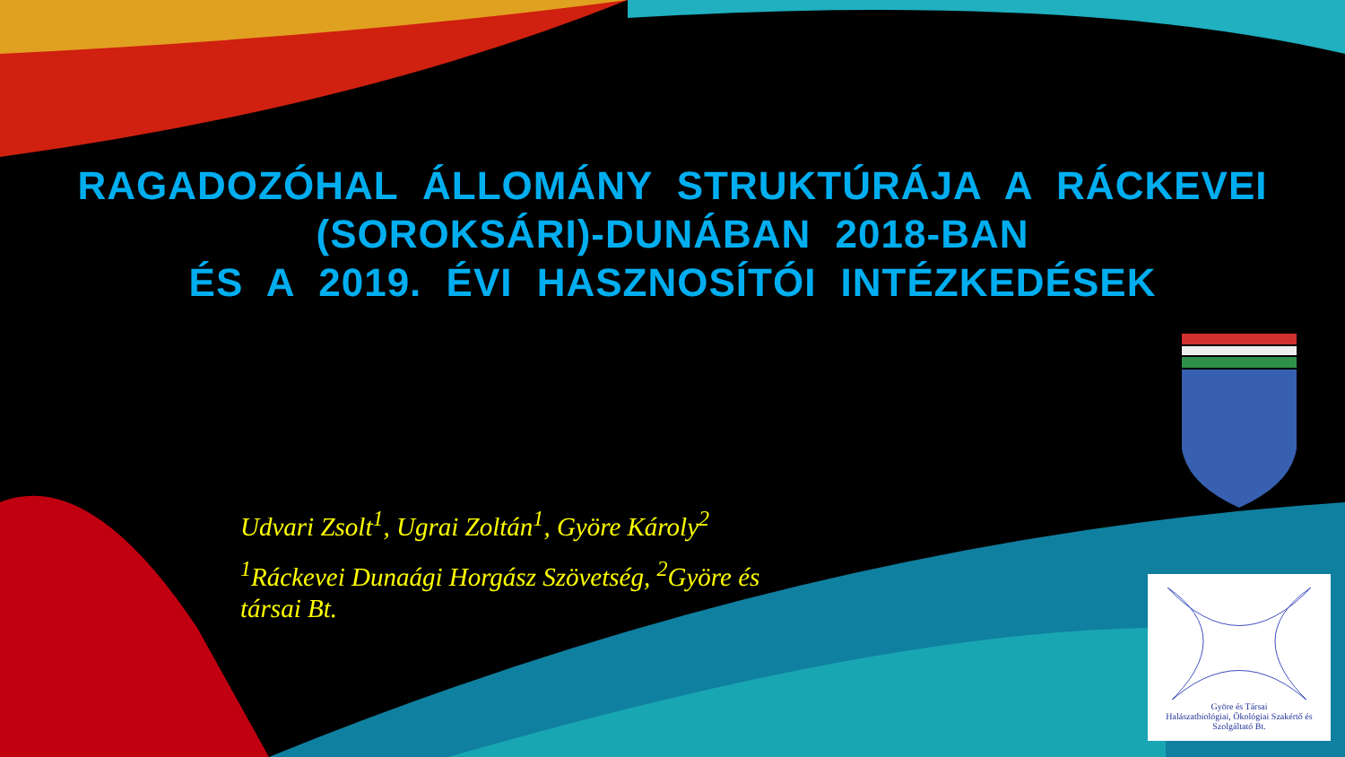RAGADOZÓHAL ÁLLOMÁNY STRUKTÚRÁJA A RÁCKEVEI
(SOROKSÁRI)-DUNÁBAN 2018-BAN
ÉS A 2019. ÉVI HASZNOSÍTÓI INTÉZKEDÉSEK
Udvari Zsolt<sup>1</sup>, Ugrai Zoltán<sup>1</sup>, Györe Károly<sup>2</sup>
<sup>1</sup> Ráckevei Dunaági Horgász Szövetség, <sup>2</sup>Györe és társai Bt.
Györe és Társai
Halászatbiológiai, Ökológiai Szakértő és Szolgáltató Bt.